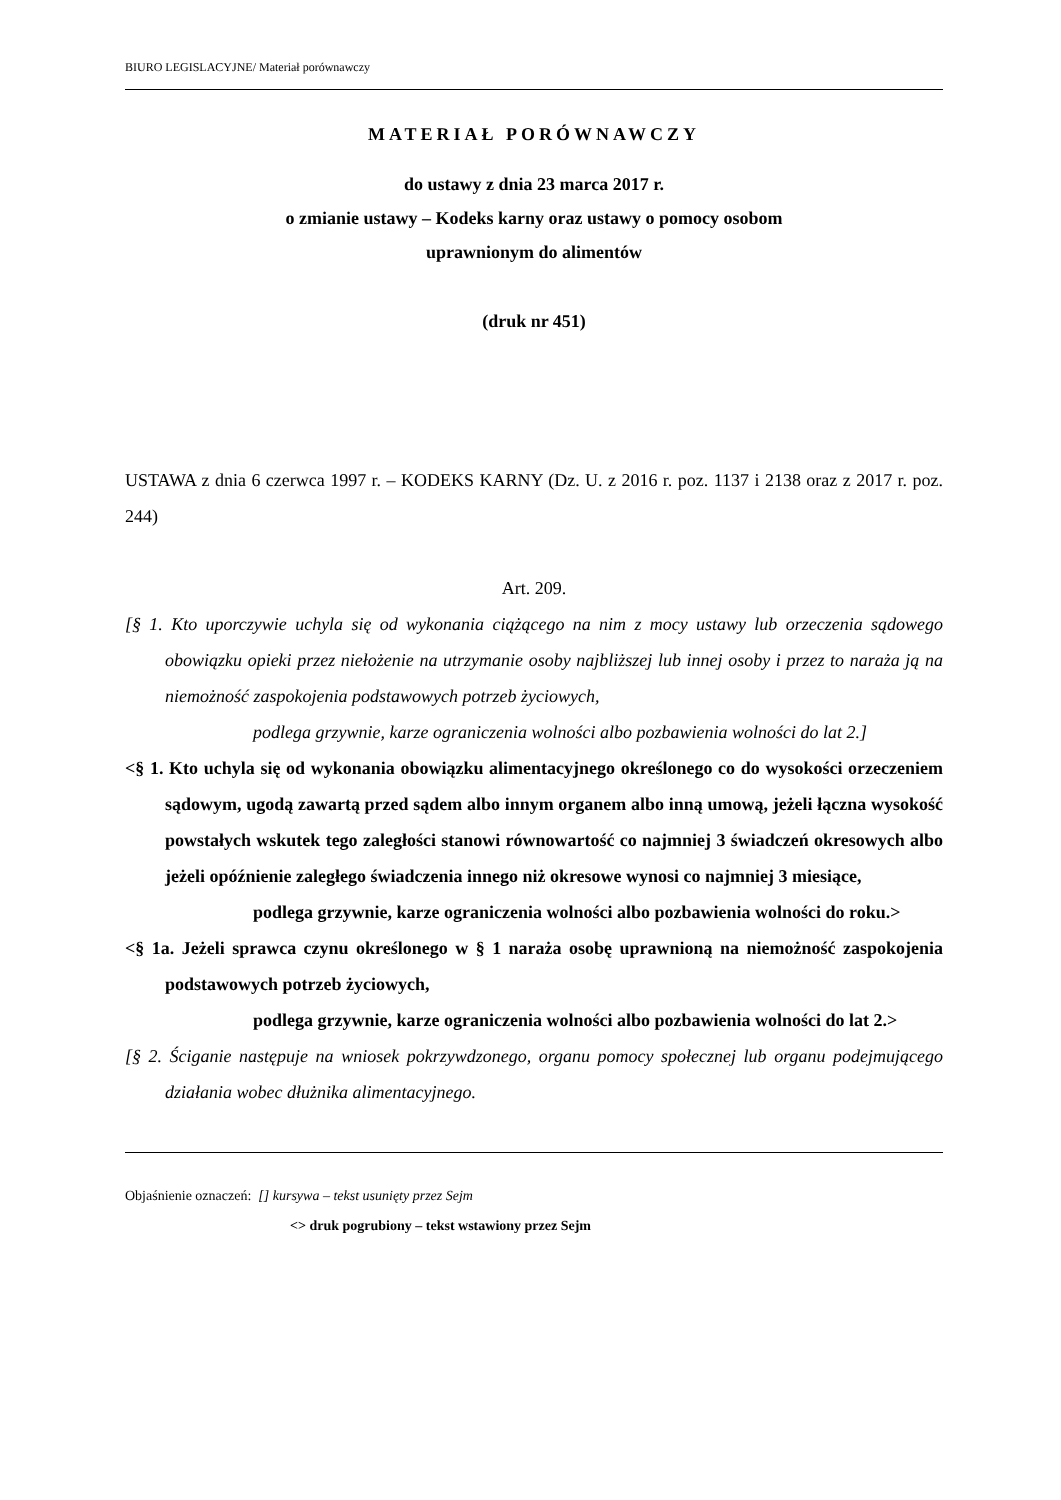BIURO LEGISLACYJNE/ Materiał porównawczy
MATERIAŁ PORÓWNAWCZY
do ustawy z dnia 23 marca 2017 r.
o zmianie ustawy – Kodeks karny oraz ustawy o pomocy osobom
uprawnionym do alimentów
(druk nr 451)
USTAWA z dnia 6 czerwca 1997 r. – KODEKS KARNY (Dz. U. z 2016 r. poz. 1137 i 2138 oraz z 2017 r. poz. 244)
Art. 209.
[§ 1. Kto uporczywie uchyla się od wykonania ciążącego na nim z mocy ustawy lub orzeczenia sądowego obowiązku opieki przez niełożenie na utrzymanie osoby najbliższej lub innej osoby i przez to naraża ją na niemożność zaspokojenia podstawowych potrzeb życiowych,
podlega grzywnie, karze ograniczenia wolności albo pozbawienia wolności do lat 2.]
<§ 1. Kto uchyla się od wykonania obowiązku alimentacyjnego określonego co do wysokości orzeczeniem sądowym, ugodą zawartą przed sądem albo innym organem albo inną umową, jeżeli łączna wysokość powstałych wskutek tego zaległości stanowi równowartość co najmniej 3 świadczeń okresowych albo jeżeli opóźnienie zaległego świadczenia innego niż okresowe wynosi co najmniej 3 miesiące,
podlega grzywnie, karze ograniczenia wolności albo pozbawienia wolności do roku.>
<§ 1a. Jeżeli sprawca czynu określonego w § 1 naraża osobę uprawnioną na niemożność zaspokojenia podstawowych potrzeb życiowych,
podlega grzywnie, karze ograniczenia wolności albo pozbawienia wolności do lat 2.>
[§ 2. Ściganie następuje na wniosek pokrzywdzonego, organu pomocy społecznej lub organu podejmującego działania wobec dłużnika alimentacyjnego.
Objaśnienie oznaczeń: [] kursywa – tekst usunięty przez Sejm
<> druk pogrubiony – tekst wstawiony przez Sejm